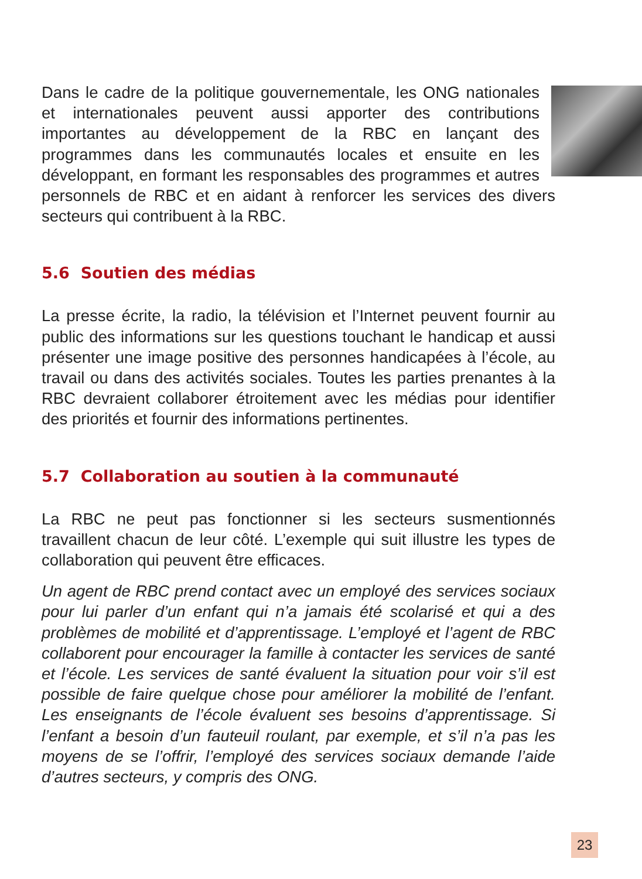Dans le cadre de la politique gouvernementale, les ONG nationales et internationales peuvent aussi apporter des contributions importantes au développement de la RBC en lançant des programmes dans les communautés locales et ensuite en les développant, en formant les responsables des programmes et autres personnels de RBC et en aidant à renforcer les services des divers secteurs qui contribuent à la RBC.
5.6 Soutien des médias
La presse écrite, la radio, la télévision et l’Internet peuvent fournir au public des informations sur les questions touchant le handicap et aussi présenter une image positive des personnes handicapées à l’école, au travail ou dans des activités sociales. Toutes les parties prenantes à la RBC devraient collaborer étroitement avec les médias pour identifier des priorités et fournir des informations pertinentes.
5.7 Collaboration au soutien à la communauté
La RBC ne peut pas fonctionner si les secteurs susmentionnés travaillent chacun de leur côté. L’exemple qui suit illustre les types de collaboration qui peuvent être efficaces.
Un agent de RBC prend contact avec un employé des services sociaux pour lui parler d’un enfant qui n’a jamais été scolarisé et qui a des problèmes de mobilité et d’apprentissage. L’employé et l’agent de RBC collaborent pour encourager la famille à contacter les services de santé et l’école. Les services de santé évaluent la situation pour voir s’il est possible de faire quelque chose pour améliorer la mobilité de l’enfant. Les enseignants de l’école évaluent ses besoins d’apprentissage. Si l’enfant a besoin d’un fauteuil roulant, par exemple, et s’il n’a pas les moyens de se l’offrir, l’employé des services sociaux demande l’aide d’autres secteurs, y compris des ONG.
23